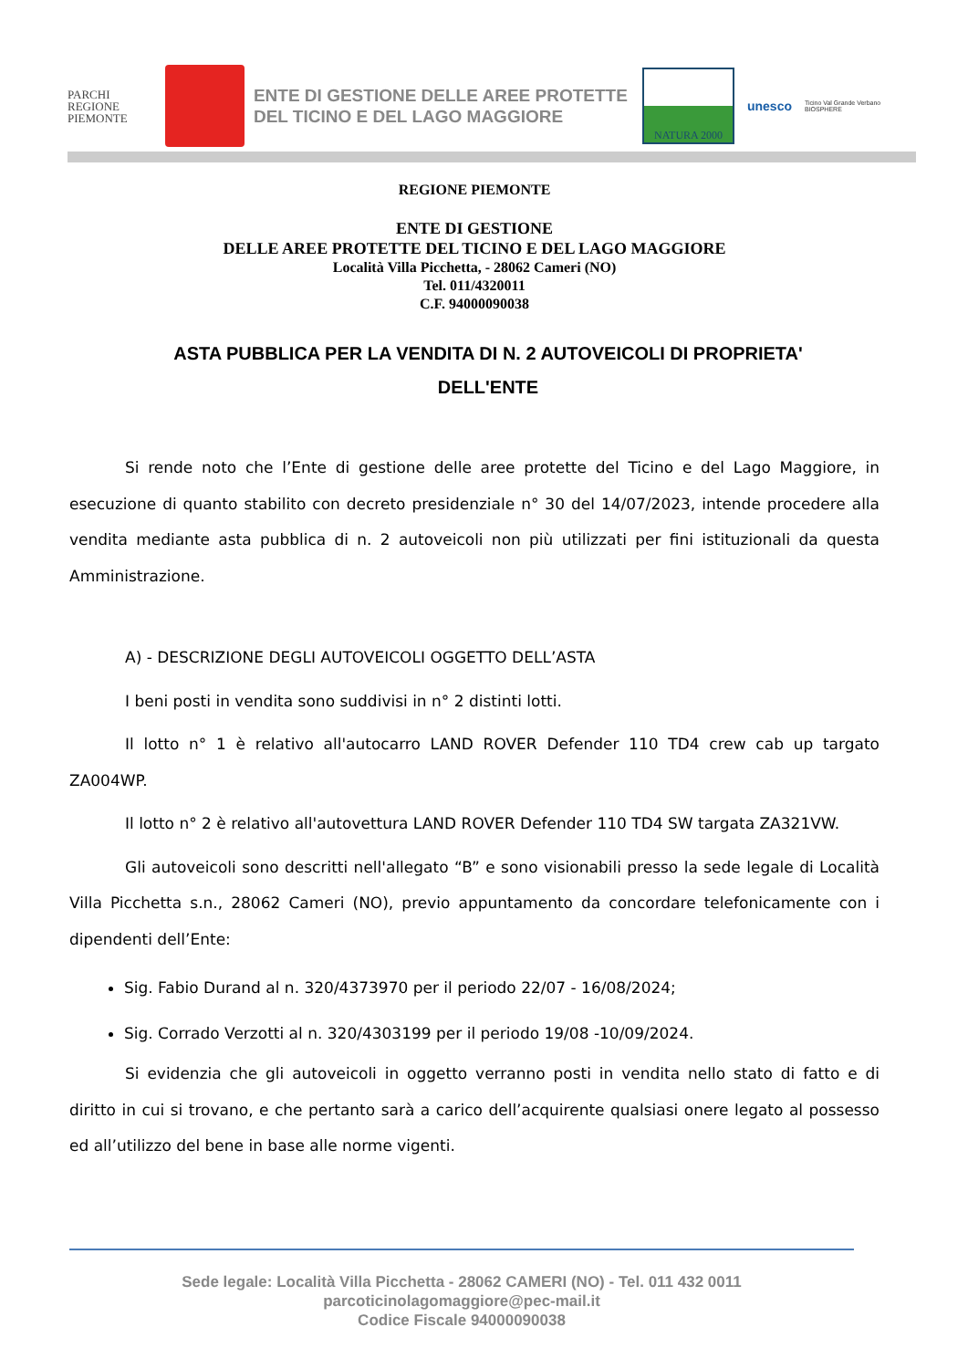PARCHI
REGIONE
PIEMONTE
ENTE DI GESTIONE DELLE AREE PROTETTE
DEL TICINO E DEL LAGO MAGGIORE
NATURA 2000
unesco
Ticino Val Grande Verbano BIOSPHERE
REGIONE PIEMONTE
ENTE DI GESTIONE
DELLE AREE PROTETTE DEL TICINO E DEL LAGO MAGGIORE
Località Villa Picchetta, - 28062 Cameri (NO)
Tel. 011/4320011
C.F. 94000090038
ASTA PUBBLICA PER LA VENDITA DI N. 2 AUTOVEICOLI DI PROPRIETA'
DELL'ENTE
Si rende noto che l’Ente di gestione delle aree protette del Ticino e del Lago Maggiore, in esecuzione di quanto stabilito con decreto presidenziale n° 30 del 14/07/2023, intende procedere alla vendita mediante asta pubblica di n. 2 autoveicoli non più utilizzati per fini istituzionali da questa Amministrazione.
A) - DESCRIZIONE DEGLI AUTOVEICOLI OGGETTO DELL’ASTA
I beni posti in vendita sono suddivisi in n° 2 distinti lotti.
Il lotto n° 1 è relativo all'autocarro LAND ROVER Defender 110 TD4 crew cab up targato ZA004WP.
Il lotto n° 2 è relativo all'autovettura LAND ROVER Defender 110 TD4 SW targata ZA321VW.
Gli autoveicoli sono descritti nell'allegato “B” e sono visionabili presso la sede legale di Località Villa Picchetta s.n., 28062 Cameri (NO), previo appuntamento da concordare telefonicamente con i dipendenti dell’Ente:
Sig. Fabio Durand al n. 320/4373970 per il periodo 22/07 - 16/08/2024;
Sig. Corrado Verzotti al n. 320/4303199 per il periodo 19/08 -10/09/2024.
Si evidenzia che gli autoveicoli in oggetto verranno posti in vendita nello stato di fatto e di diritto in cui si trovano, e che pertanto sarà a carico dell’acquirente qualsiasi onere legato al possesso ed all’utilizzo del bene in base alle norme vigenti.
Sede legale: Località Villa Picchetta - 28062 CAMERI (NO) - Tel. 011 432 0011
parcoticinolagomaggiore@pec-mail.it
Codice Fiscale 94000090038